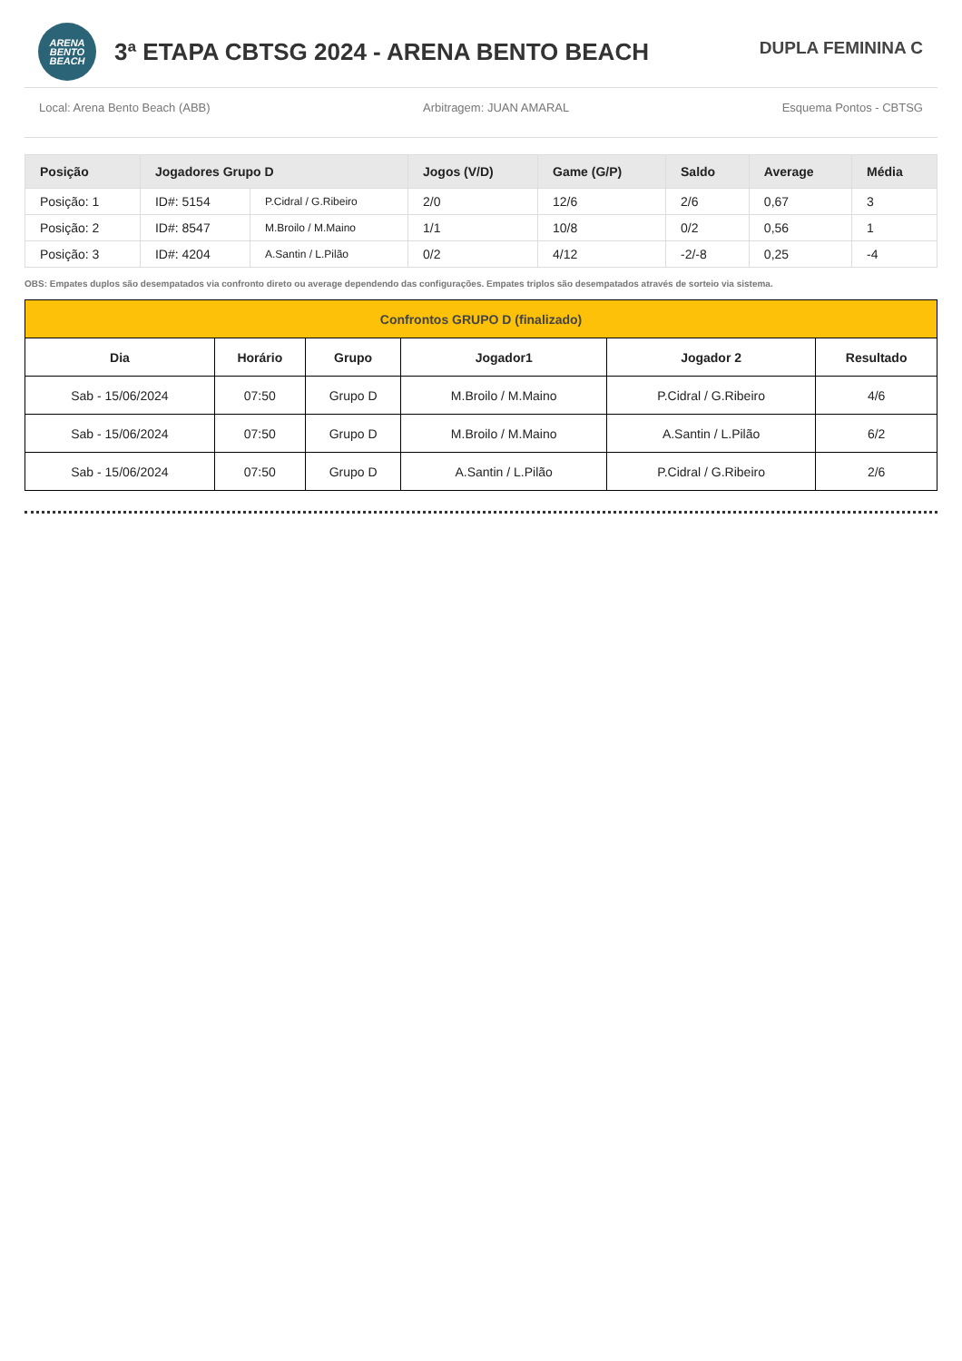ARENA
BENTO
BEACH
3ª ETAPA CBTSG 2024 - ARENA BENTO BEACH
DUPLA FEMININA C
Local: Arena Bento Beach (ABB) Arbitragem: JUAN AMARAL Esquema Pontos - CBTSG
| Posição | Jogadores Grupo D | | Jogos (V/D) | Game (G/P) | Saldo | Average | Média |
| --- | --- | --- | --- | --- | --- | --- | --- |
| Posição: 1 | ID#: 5154 | P.Cidral / G.Ribeiro | 2/0 | 12/6 | 2/6 | 0,67 | 3 |
| Posição: 2 | ID#: 8547 | M.Broilo / M.Maino | 1/1 | 10/8 | 0/2 | 0,56 | 1 |
| Posição: 3 | ID#: 4204 | A.Santin / L.Pilão | 0/2 | 4/12 | -2/-8 | 0,25 | -4 |
OBS: Empates duplos são desempatados via confronto direto ou average dependendo das configurações. Empates triplos são desempatados através de sorteio via sistema.
| Confrontos GRUPO D (finalizado) | | | | | |
| --- | --- | --- | --- | --- | --- |
| Dia | Horário | Grupo | Jogador1 | Jogador 2 | Resultado |
| Sab - 15/06/2024 | 07:50 | Grupo D | M.Broilo / M.Maino | P.Cidral / G.Ribeiro | 4/6 |
| Sab - 15/06/2024 | 07:50 | Grupo D | M.Broilo / M.Maino | A.Santin / L.Pilão | 6/2 |
| Sab - 15/06/2024 | 07:50 | Grupo D | A.Santin / L.Pilão | P.Cidral / G.Ribeiro | 2/6 |